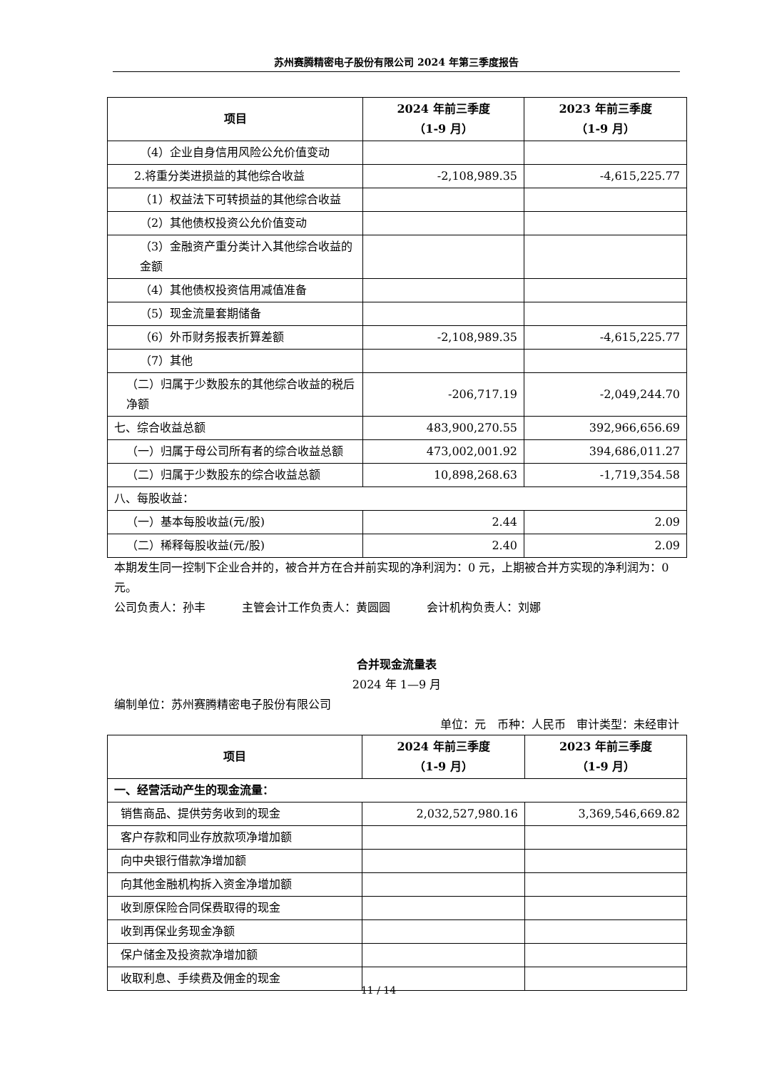苏州赛腾精密电子股份有限公司 2024 年第三季度报告
| 项目 | 2024 年前三季度 （1-9 月） | 2023 年前三季度 （1-9 月） |
| --- | --- | --- |
| （4）企业自身信用风险公允价值变动 | | |
| 2.将重分类进损益的其他综合收益 | -2,108,989.35 | -4,615,225.77 |
| （1）权益法下可转损益的其他综合收益 | | |
| （2）其他债权投资公允价值变动 | | |
| （3）金融资产重分类计入其他综合收益的金额 | | |
| （4）其他债权投资信用减值准备 | | |
| （5）现金流量套期储备 | | |
| （6）外币财务报表折算差额 | -2,108,989.35 | -4,615,225.77 |
| （7）其他 | | |
| （二）归属于少数股东的其他综合收益的税后净额 | -206,717.19 | -2,049,244.70 |
| 七、综合收益总额 | 483,900,270.55 | 392,966,656.69 |
| （一）归属于母公司所有者的综合收益总额 | 473,002,001.92 | 394,686,011.27 |
| （二）归属于少数股东的综合收益总额 | 10,898,268.63 | -1,719,354.58 |
| 八、每股收益： | | |
| （一）基本每股收益(元/股) | 2.44 | 2.09 |
| （二）稀释每股收益(元/股) | 2.40 | 2.09 |
本期发生同一控制下企业合并的，被合并方在合并前实现的净利润为：0 元，上期被合并方实现的净利润为：0 元。
公司负责人：孙丰 主管会计工作负责人：黄圆圆 会计机构负责人：刘娜
合并现金流量表
2024 年 1—9 月
编制单位：苏州赛腾精密电子股份有限公司
单位：元 币种：人民币 审计类型：未经审计
| 项目 | 2024 年前三季度 （1-9 月） | 2023 年前三季度 （1-9 月） |
| --- | --- | --- |
| 一、经营活动产生的现金流量： | | |
| 销售商品、提供劳务收到的现金 | 2,032,527,980.16 | 3,369,546,669.82 |
| 客户存款和同业存放款项净增加额 | | |
| 向中央银行借款净增加额 | | |
| 向其他金融机构拆入资金净增加额 | | |
| 收到原保险合同保费取得的现金 | | |
| 收到再保业务现金净额 | | |
| 保户储金及投资款净增加额 | | |
| 收取利息、手续费及佣金的现金 | | |
11 / 14